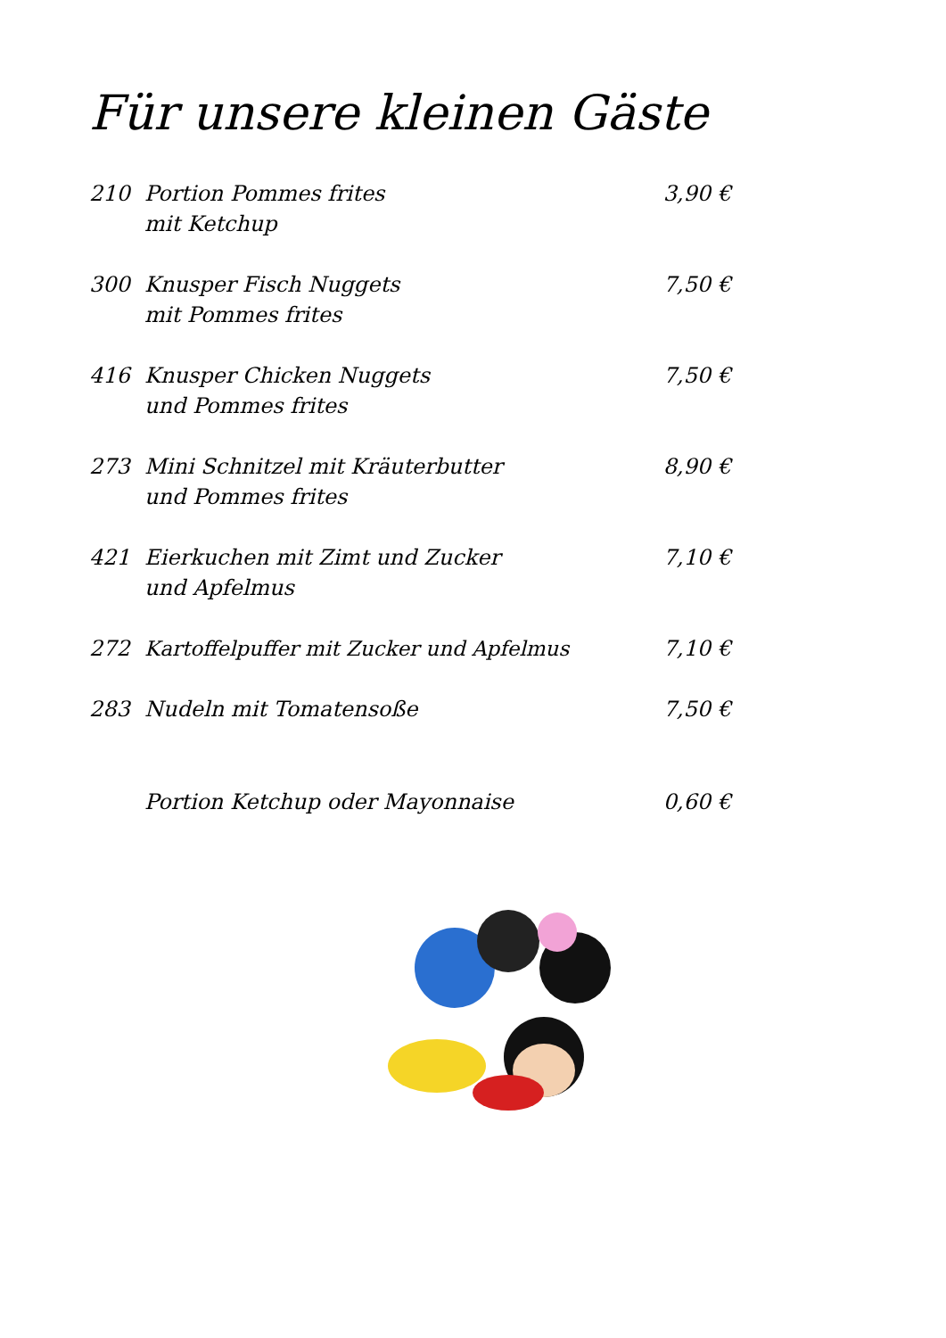Für unsere kleinen Gäste
210 Portion Pommes frites
mit Ketchup
3,90 €
300 Knusper Fisch Nuggets
mit Pommes frites
7,50 €
416 Knusper Chicken Nuggets
und Pommes frites
7,50 €
273 Mini Schnitzel mit Kräuterbutter
und Pommes frites
8,90 €
421 Eierkuchen mit Zimt und Zucker
und Apfelmus
7,10 €
272 Kartoffelpuffer mit Zucker und Apfelmus
7,10 €
283 Nudeln mit Tomatensoße 7,50 €
Portion Ketchup oder Mayonnaise
0,60 €